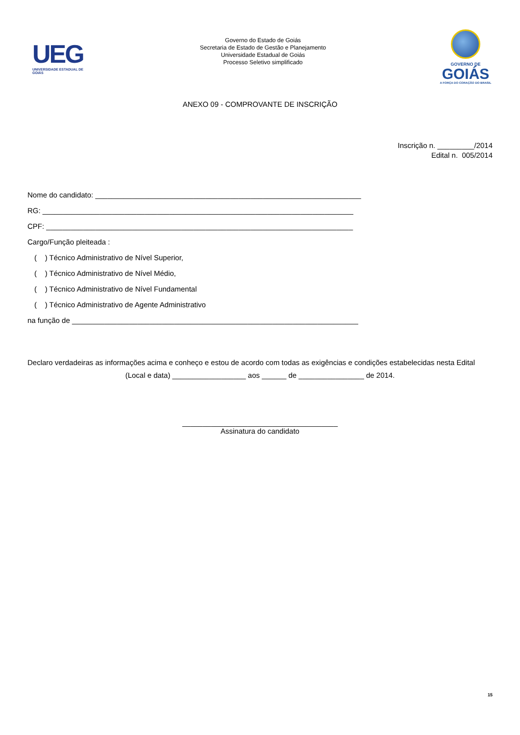UEG
UNIVERSIDADE ESTADUAL DE GOIÁS
Governo do Estado de Goiás
Secretaria de Estado de Gestão e Planejamento
Universidade Estadual de Goiás
Processo Seletivo simplificado
GOVERNO DE
GOIÁS
A FORÇA DO CORAÇÃO DO BRASIL
ANEXO 09 - COMPROVANTE DE INSCRIÇÃO
Inscrição n. _________/2014
Edital n. 005/2014
Nome do candidato: _________________________________________________________________
RG: ____________________________________________________________________________
CPF: ___________________________________________________________________________
Cargo/Função pleiteada :
( ) Técnico Administrativo de Nível Superior,
( ) Técnico Administrativo de Nível Médio,
( ) Técnico Administrativo de Nível Fundamental
( ) Técnico Administrativo de Agente Administrativo
na função de ______________________________________________________________________
Declaro verdadeiras as informações acima e conheço e estou de acordo com todas as exigências e condições estabelecidas nesta Edital
(Local e data) __________________ aos ______ de ________________ de 2014.
______________________________________
Assinatura do candidato
15